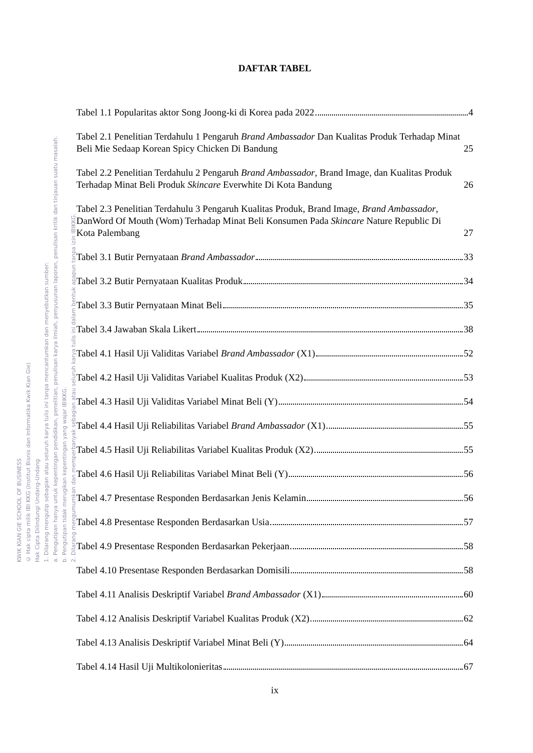KWIK KIAN GIE SCHOOL OF BUSINESS
© Hak cipta milik IBI KKG (Institut Bisnis dan Informatika Kwik Kian Gie)
Hak Cipta Dilindungi Undang-Undang
1. Dilarang mengutip sebagian atau seluruh karya tulis ini tanpa mencantumkan dan menyebutkan sumber:
a. Pengutipan hanya untuk kepentingan pendidikan, penelitian, penulisan karya ilmiah, penyusunan laporan, penulisan kritik dan tinjauan suatu masalah.
b. Pengutipan tidak merugikan kepentingan yang wajar IBIKKG.
2. Dilarang mengumumkan dan memperbanyak sebagian atau seluruh karya tulis ini dalam bentuk apapun tanpa izin IBIKKG.
DAFTAR TABEL
Tabel 1.1 Popularitas aktor Song Joong-ki di Korea pada 2022 4
Tabel 2.1 Penelitian Terdahulu 1 Pengaruh Brand Ambassador Dan Kualitas Produk Terhadap Minat Beli Mie Sedaap Korean Spicy Chicken Di Bandung 25
Tabel 2.2 Penelitian Terdahulu 2 Pengaruh Brand Ambassador, Brand Image, dan Kualitas Produk Terhadap Minat Beli Produk Skincare Everwhite Di Kota Bandung 26
Tabel 2.3 Penelitian Terdahulu 3 Pengaruh Kualitas Produk, Brand Image, Brand Ambassador, DanWord Of Mouth (Wom) Terhadap Minat Beli Konsumen Pada Skincare Nature Republic Di Kota Palembang 27
Tabel 3.1 Butir Pernyataan Brand Ambassador 33
Tabel 3.2 Butir Pernyataan Kualitas Produk 34
Tabel 3.3 Butir Pernyataan Minat Beli 35
Tabel 3.4 Jawaban Skala Likert 38
Tabel 4.1 Hasil Uji Validitas Variabel Brand Ambassador (X1) 52
Tabel 4.2 Hasil Uji Validitas Variabel Kualitas Produk (X2) 53
Tabel 4.3 Hasil Uji Validitas Variabel Minat Beli (Y) 54
Tabel 4.4 Hasil Uji Reliabilitas Variabel Brand Ambassador (X1) 55
Tabel 4.5 Hasil Uji Reliabilitas Variabel Kualitas Produk (X2) 55
Tabel 4.6 Hasil Uji Reliabilitas Variabel Minat Beli (Y) 56
Tabel 4.7 Presentase Responden Berdasarkan Jenis Kelamin 56
Tabel 4.8 Presentase Responden Berdasarkan Usia 57
Tabel 4.9 Presentase Responden Berdasarkan Pekerjaan 58
Tabel 4.10 Presentase Responden Berdasarkan Domisili 58
Tabel 4.11 Analisis Deskriptif Variabel Brand Ambassador (X1) 60
Tabel 4.12 Analisis Deskriptif Variabel Kualitas Produk (X2) 62
Tabel 4.13 Analisis Deskriptif Variabel Minat Beli (Y) 64
Tabel 4.14 Hasil Uji Multikolonieritas 67
ix